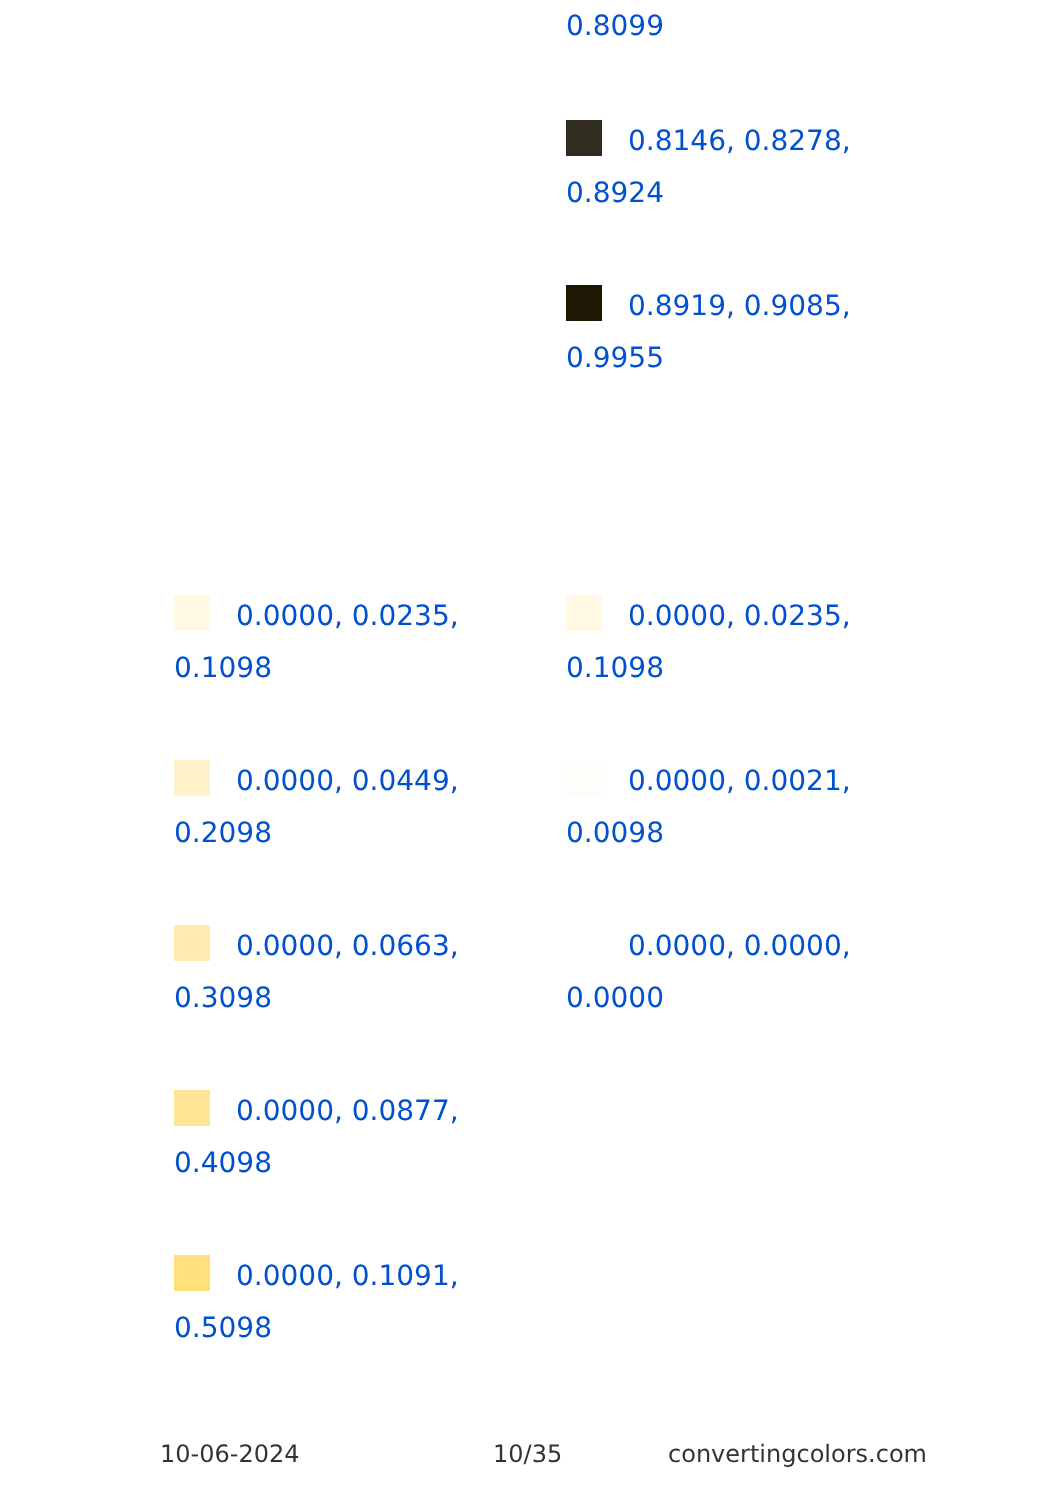0.8099
0.8146, 0.8278, 0.8924
0.8919, 0.9085, 0.9955
0.0000, 0.0235, 0.1098
0.0000, 0.0235, 0.1098
0.0000, 0.0449, 0.2098
0.0000, 0.0021, 0.0098
0.0000, 0.0663, 0.3098
0.0000, 0.0000, 0.0000
0.0000, 0.0877, 0.4098
0.0000, 0.1091, 0.5098
10-06-2024 10/35 convertingcolors.com